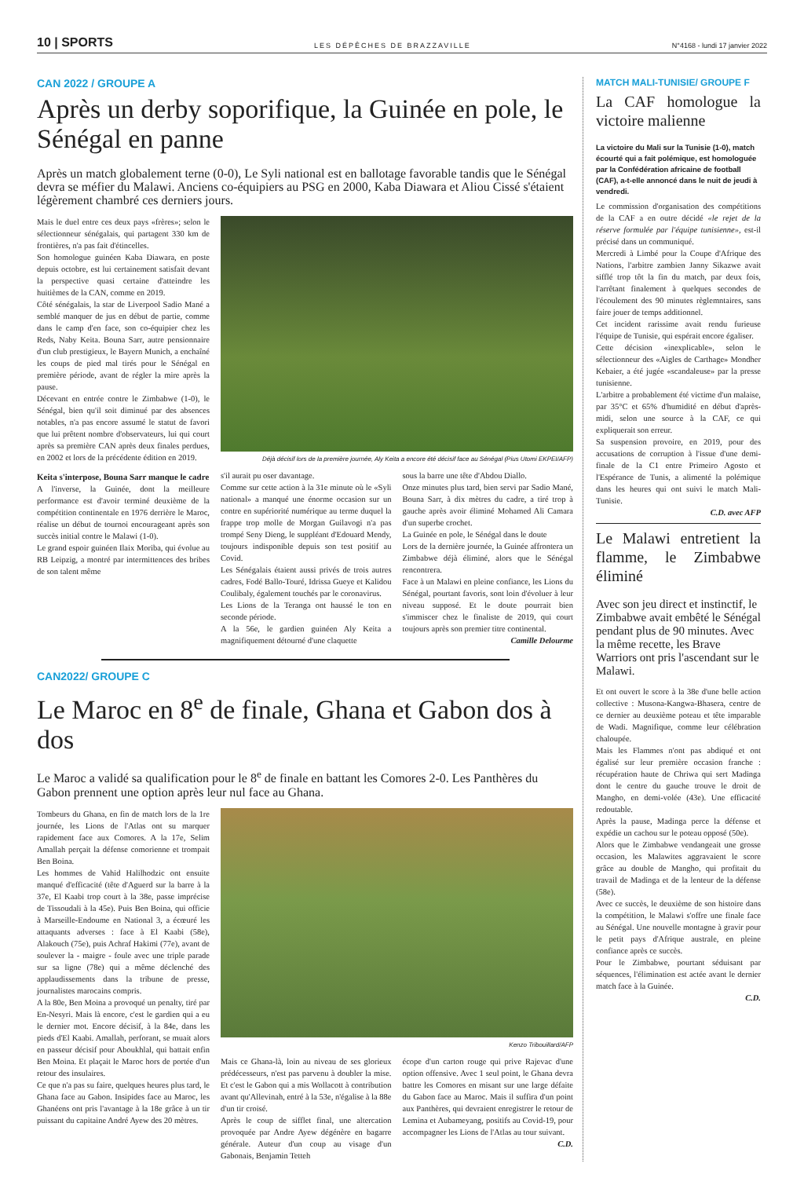10 | SPORTS LES DÉPÊCHES DE BRAZZAVILLE N°4168 - lundi 17 janvier 2022
CAN 2022 / GROUPE A
Après un derby soporifique, la Guinée en pole, le Sénégal en panne
Après un match globalement terne (0-0), Le Syli national est en ballotage favorable tandis que le Sénégal devra se méfier du Malawi. Anciens co-équipiers au PSG en 2000, Kaba Diawara et Aliou Cissé s'étaient légèrement chambré ces derniers jours.
Mais le duel entre ces deux pays «frères»; selon le sélectionneur sénégalais, qui partagent 330 km de frontières, n'a pas fait d'étincelles.
Son homologue guinéen Kaba Diawara, en poste depuis octobre, est lui certainement satisfait devant la perspective quasi certaine d'atteindre les huitièmes de la CAN, comme en 2019.
Côté sénégalais, la star de Liverpool Sadio Mané a semblé manquer de jus en début de partie, comme dans le camp d'en face, son co-équipier chez les Reds, Naby Keita. Bouna Sarr, autre pensionnaire d'un club prestigieux, le Bayern Munich, a enchaîné les coups de pied mal tirés pour le Sénégal en première période, avant de régler la mire après la pause.
Décevant en entrée contre le Zimbabwe (1-0), le Sénégal, bien qu'il soit diminué par des absences notables, n'a pas encore assumé le statut de favori que lui prêtent nombre d'observateurs, lui qui court après sa première CAN après deux finales perdues, en 2002 et lors de la précédente édition en 2019.
Keita s'interpose, Bouna Sarr manque le cadre
A l'inverse, la Guinée, dont la meilleure performance est d'avoir terminé deuxième de la compétition continentale en 1976 derrière le Maroc, réalise un début de tournoi encourageant après son succès initial contre le Malawi (1-0).
Le grand espoir guinéen Ilaix Moriba, qui évolue au RB Leipzig, a montré par intermittences des bribes de son talent même
Déjà décisif lors de la première journée, Aly Keita a encore été décisif face au Sénégal (Pius Utomi EKPEI/AFP)
s'il aurait pu oser davantage.
Comme sur cette action à la 31e minute où le «Syli national» a manqué une énorme occasion sur un contre en supériorité numérique au terme duquel la frappe trop molle de Morgan Guilavogi n'a pas trompé Seny Dieng, le suppléant d'Edouard Mendy, toujours indisponible depuis son test positif au Covid.
Les Sénégalais étaient aussi privés de trois autres cadres, Fodé Ballo-Touré, Idrissa Gueye et Kalidou Coulibaly, également touchés par le coronavirus.
Les Lions de la Teranga ont haussé le ton en seconde période.
A la 56e, le gardien guinéen Aly Keita a magnifiquement détourné d'une claquette
sous la barre une tête d'Abdou Diallo.
Onze minutes plus tard, bien servi par Sadio Mané, Bouna Sarr, à dix mètres du cadre, a tiré trop à gauche après avoir éliminé Mohamed Ali Camara d'un superbe crochet.
La Guinée en pole, le Sénégal dans le doute
Lors de la dernière journée, la Guinée affrontera un Zimbabwe déjà éliminé, alors que le Sénégal rencontrera.
Face à un Malawi en pleine confiance, les Lions du Sénégal, pourtant favoris, sont loin d'évoluer à leur niveau supposé. Et le doute pourrait bien s'immiscer chez le finaliste de 2019, qui court toujours après son premier titre continental.
Camille Delourme
CAN2022/ GROUPE C
Le Maroc en 8<sup>e</sup> de finale, Ghana et Gabon dos à dos
Le Maroc a validé sa qualification pour le 8<sup>e</sup> de finale en battant les Comores 2-0. Les Panthères du Gabon prennent une option après leur nul face au Ghana.
Tombeurs du Ghana, en fin de match lors de la 1re journée, les Lions de l'Atlas ont su marquer rapidement face aux Comores. A la 17e, Selim Amallah perçait la défense comorienne et trompait Ben Boina.
Les hommes de Vahid Halilhodzic ont ensuite manqué d'efficacité (tête d'Aguerd sur la barre à la 37e, El Kaabi trop court à la 38e, passe imprécise de Tissoudali à la 45e). Puis Ben Boina, qui officie à Marseille-Endoume en National 3, a écœuré les attaquants adverses : face à El Kaabi (58e), Alakouch (75e), puis Achraf Hakimi (77e), avant de soulever la - maigre - foule avec une triple parade sur sa ligne (78e) qui a même déclenché des applaudissements dans la tribune de presse, journalistes marocains compris.
A la 80e, Ben Moina a provoqué un penalty, tiré par En-Nesyri. Mais là encore, c'est le gardien qui a eu le dernier mot. Encore décisif, à la 84e, dans les pieds d'El Kaabi. Amallah, perforant, se muait alors en passeur décisif pour Aboukhlal, qui battait enfin Ben Moina. Et plaçait le Maroc hors de portée d'un retour des insulaires.
Ce que n'a pas su faire, quelques heures plus tard, le Ghana face au Gabon. Insipides face au Maroc, les Ghanéens ont pris l'avantage à la 18e grâce à un tir puissant du capitaine André Ayew des 20 mètres.
Kenzo Tribouillard/AFP
Mais ce Ghana-là, loin au niveau de ses glorieux prédécesseurs, n'est pas parvenu à doubler la mise. Et c'est le Gabon qui a mis Wollacott à contribution avant qu'Allevinah, entré à la 53e, n'égalise à la 88e d'un tir croisé.
Après le coup de sifflet final, une altercation provoquée par Andre Ayew dégénère en bagarre générale. Auteur d'un coup au visage d'un Gabonais, Benjamin Tetteh
écope d'un carton rouge qui prive Rajevac d'une option offensive. Avec 1 seul point, le Ghana devra battre les Comores en misant sur une large défaite du Gabon face au Maroc. Mais il suffira d'un point aux Panthères, qui devraient enregistrer le retour de Lemina et Aubameyang, positifs au Covid-19, pour accompagner les Lions de l'Atlas au tour suivant.
C.D.
MATCH MALI-TUNISIE/ GROUPE F
La CAF homologue la victoire malienne
La victoire du Mali sur la Tunisie (1-0), match écourté qui a fait polémique, est homologuée par la Confédération africaine de football (CAF), a-t-elle annoncé dans le nuit de jeudi à vendredi.
Le commission d'organisation des compétitions de la CAF a en outre décidé «le rejet de la réserve formulée par l'équipe tunisienne», est-il précisé dans un communiqué.
Mercredi à Limbé pour la Coupe d'Afrique des Nations, l'arbitre zambien Janny Sikazwe avait sifflé trop tôt la fin du match, par deux fois, l'arrêtant finalement à quelques secondes de l'écoulement des 90 minutes règlemntaires, sans faire jouer de temps additionnel.
Cet incident rarissime avait rendu furieuse l'équipe de Tunisie, qui espérait encore égaliser.
Cette décision «inexplicable», selon le sélectionneur des «Aigles de Carthage» Mondher Kebaier, a été jugée «scandaleuse» par la presse tunisienne.
L'arbitre a probablement été victime d'un malaise, par 35°C et 65% d'humidité en début d'après-midi, selon une source à la CAF, ce qui expliquerait son erreur.
Sa suspension provoire, en 2019, pour des accusations de corruption à l'issue d'une demi-finale de la C1 entre Primeiro Agosto et l'Espérance de Tunis, a alimenté la polémique dans les heures qui ont suivi le match Mali-Tunisie.
C.D. avec AFP
Le Malawi entretient la flamme, le Zimbabwe éliminé
Avec son jeu direct et instinctif, le Zimbabwe avait embêté le Sénégal pendant plus de 90 minutes. Avec la même recette, les Brave Warriors ont pris l'ascendant sur le Malawi.
Et ont ouvert le score à la 38e d'une belle action collective : Musona-Kangwa-Bhasera, centre de ce dernier au deuxième poteau et tête imparable de Wadi. Magnifique, comme leur célébration chaloupée.
Mais les Flammes n'ont pas abdiqué et ont égalisé sur leur première occasion franche : récupération haute de Chriwa qui sert Madinga dont le centre du gauche trouve le droit de Mangho, en demi-volée (43e). Une efficacité redoutable.
Après la pause, Madinga perce la défense et expédie un cachou sur le poteau opposé (50e).
Alors que le Zimbabwe vendangeait une grosse occasion, les Malawites aggravaient le score grâce au double de Mangho, qui profitait du travail de Madinga et de la lenteur de la défense (58e).
Avec ce succès, le deuxième de son histoire dans la compétition, le Malawi s'offre une finale face au Sénégal. Une nouvelle montagne à gravir pour le petit pays d'Afrique australe, en pleine confiance après ce succès.
Pour le Zimbabwe, pourtant séduisant par séquences, l'élimination est actée avant le dernier match face à la Guinée.
C.D.